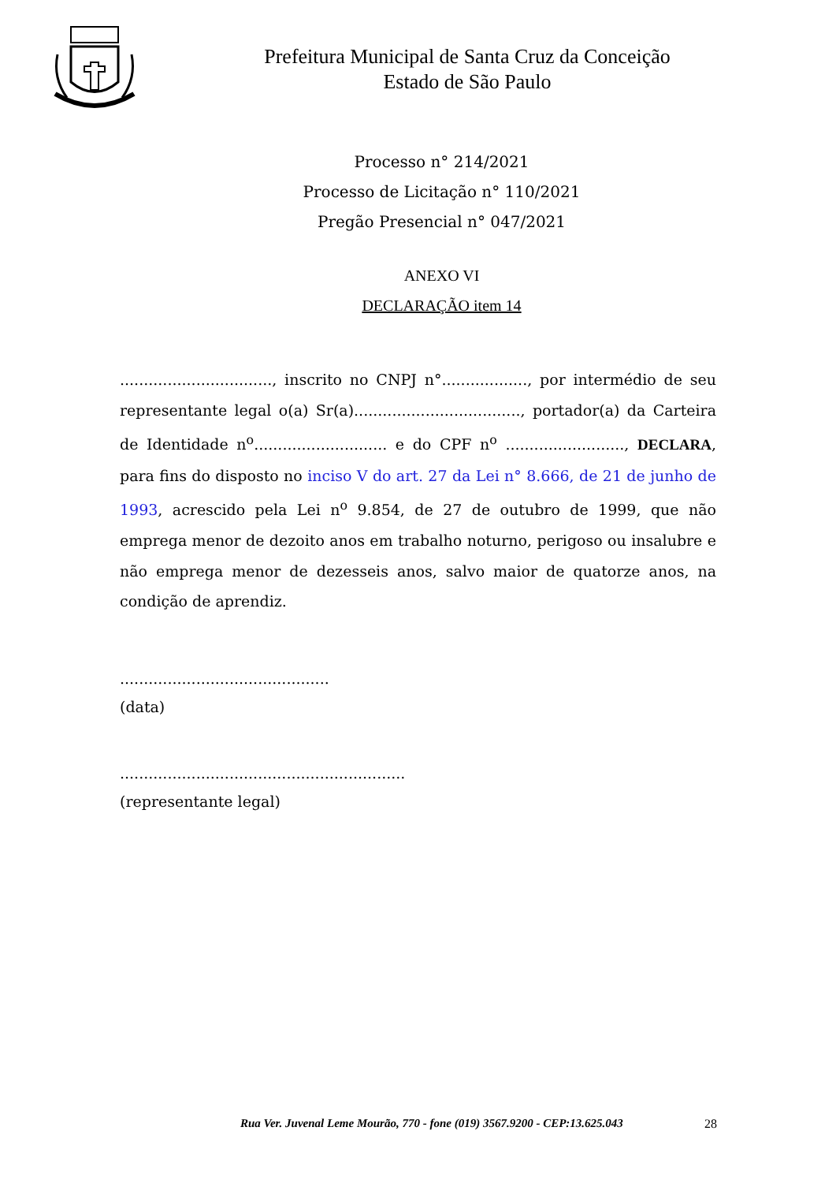Prefeitura Municipal de Santa Cruz da Conceição
Estado de São Paulo
Processo n° 214/2021
Processo de Licitação n° 110/2021
Pregão Presencial n° 047/2021
ANEXO VI
DECLARAÇÃO item 14
................................, inscrito no CNPJ n°.................., por intermédio de seu representante legal o(a) Sr(a)..................................., portador(a) da Carteira de Identidade n<sup>o</sup>............................ e do CPF n<sup>o</sup> ........................., DECLARA, para fins do disposto no inciso V do art. 27 da Lei n° 8.666, de 21 de junho de 1993, acrescido pela Lei n<sup>o</sup> 9.854, de 27 de outubro de 1999, que não emprega menor de dezoito anos em trabalho noturno, perigoso ou insalubre e não emprega menor de dezesseis anos, salvo maior de quatorze anos, na condição de aprendiz.
............................................
(data)
............................................................
(representante legal)
Rua Ver. Juvenal Leme Mourão, 770 - fone (019) 3567.9200 - CEP:13.625.043 28